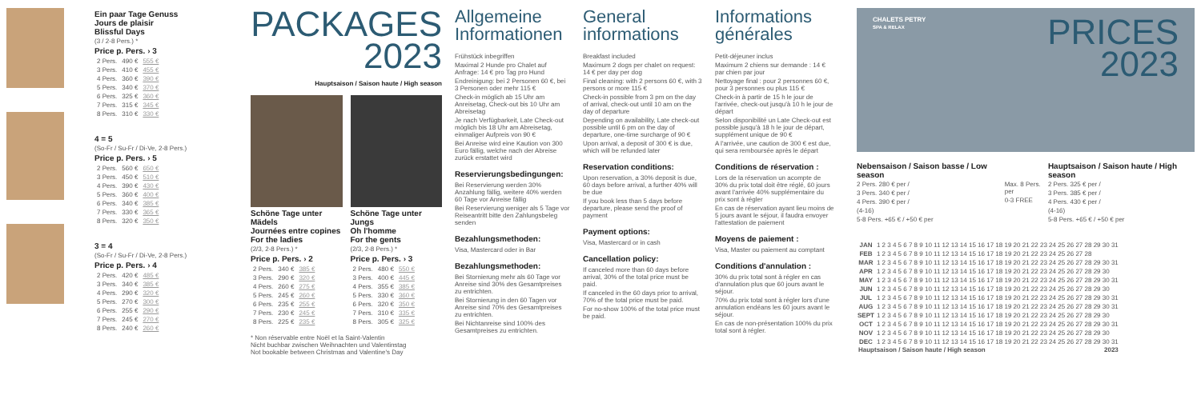Ein paar Tage Genuss
Jours de plaisir
Blissful Days
(3 / 2-8 Pers.) *
Price p. Pers. › 3
| 2 Pers. | 490 € | 555 € |
| 3 Pers. | 410 € | 455 € |
| 4 Pers. | 360 € | 390 € |
| 5 Pers. | 340 € | 370 € |
| 6 Pers. | 325 € | 360 € |
| 7 Pers. | 315 € | 345 € |
| 8 Pers. | 310 € | 330 € |
4 = 5
(So-Fr / Su-Fr / Di-Ve, 2-8 Pers.)
Price p. Pers. › 5
| 2 Pers. | 560 € | 650 € |
| 3 Pers. | 450 € | 510 € |
| 4 Pers. | 390 € | 430 € |
| 5 Pers. | 360 € | 400 € |
| 6 Pers. | 340 € | 385 € |
| 7 Pers. | 330 € | 365 € |
| 8 Pers. | 320 € | 350 € |
3 = 4
(So-Fr / Su-Fr / Di-Ve, 2-8 Pers.)
Price p. Pers. › 4
| 2 Pers. | 420 € | 485 € |
| 3 Pers. | 340 € | 385 € |
| 4 Pers. | 290 € | 320 € |
| 5 Pers. | 270 € | 300 € |
| 6 Pers. | 255 € | 290 € |
| 7 Pers. | 245 € | 270 € |
| 8 Pers. | 240 € | 260 € |
PACKAGES
2023
Hauptsaison / Saison haute / High season
Schöne Tage unter Mädels
Journées entre copines
For the ladies
(2/3, 2-8 Pers.) *
Price p. Pers. › 2
| 2 Pers. | 340 € | 385 € |
| 3 Pers. | 290 € | 320 € |
| 4 Pers. | 260 € | 275 € |
| 5 Pers. | 245 € | 260 € |
| 6 Pers. | 235 € | 255 € |
| 7 Pers. | 230 € | 245 € |
| 8 Pers. | 225 € | 235 € |
Schöne Tage unter Jungs
Oh l'homme
For the gents
(2/3, 2-8 Pers.) *
Price p. Pers. › 3
| 2 Pers. | 480 € | 550 € |
| 3 Pers. | 400 € | 445 € |
| 4 Pers. | 355 € | 385 € |
| 5 Pers. | 330 € | 360 € |
| 6 Pers. | 320 € | 350 € |
| 7 Pers. | 310 € | 335 € |
| 8 Pers. | 305 € | 325 € |
* Non réservable entre Noël et la Saint-Valentin
Nicht buchbar zwischen Weihnachten und Valentinstag
Not bookable between Christmas and Valentine's Day
Allgemeine Informationen
Frühstück inbegriffen
Maximal 2 Hunde pro Chalet auf Anfrage: 14 € pro Tag pro Hund
Endreinigung: bei 2 Personen 60 €, bei 3 Personen oder mehr 115 €
Check-in möglich ab 15 Uhr am Anreisetag, Check-out bis 10 Uhr am Abreisetag
Je nach Verfügbarkeit, Late Check-out möglich bis 18 Uhr am Abreisetag, einmaliger Aufpreis von 90 €
Bei Anreise wird eine Kaution von 300 Euro fällig, welche nach der Abreise zurück erstattet wird
Reservierungsbedingungen:
Bei Reservierung werden 30% Anzahlung fällig, weitere 40% werden 60 Tage vor Anreise fällig
Bei Reservierung weniger als 5 Tage vor Reiseantritt bitte den Zahlungsbeleg senden
Bezahlungsmethoden:
Visa, Mastercard oder in Bar
Bezahlungsmethoden:
Bei Stornierung mehr als 60 Tage vor Anreise sind 30% des Gesamtpreises zu entrichten.
Bei Stornierung in den 60 Tagen vor Anreise sind 70% des Gesamtpreises zu entrichten.
Bei Nichtanreise sind 100% des Gesamtpreises zu entrichten.
General informations
Breakfast included
Maximum 2 dogs per chalet on request: 14 € per day per dog
Final cleaning: with 2 persons 60 €, with 3 persons or more 115 €
Check-in possible from 3 pm on the day of arrival, check-out until 10 am on the day of departure
Depending on availability, Late check-out possible until 6 pm on the day of departure, one-time surcharge of 90 €
Upon arrival, a deposit of 300 € is due, which will be refunded later
Reservation conditions:
Upon reservation, a 30% deposit is due, 60 days before arrival, a further 40% will be due
If you book less than 5 days before departure, please send the proof of payment
Payment options:
Visa, Mastercard or in cash
Cancellation policy:
If canceled more than 60 days before arrival, 30% of the total price must be paid.
If canceled in the 60 days prior to arrival, 70% of the total price must be paid.
For no-show 100% of the total price must be paid.
Informations générales
Petit-déjeuner inclus
Maximum 2 chiens sur demande : 14 € par chien par jour
Nettoyage final : pour 2 personnes 60 €, pour 3 personnes ou plus 115 €
Check-in à partir de 15 h le jour de l'arrivée, check-out jusqu'à 10 h le jour de départ
Selon disponibilité un Late Check-out est possible jusqu'à 18 h le jour de départ, supplément unique de 90 €
A l'arrivée, une caution de 300 € est due, qui sera remboursée après le départ
Conditions de réservation :
Lors de la réservation un acompte de 30% du prix total doit être réglé, 60 jours avant l'arrivée 40% supplémentaire du prix sont à régler
En cas de réservation ayant lieu moins de 5 jours avant le séjour, il faudra envoyer l'attestation de paiement
Moyens de paiement :
Visa, Master ou paiement au comptant
Conditions d'annulation :
30% du prix total sont à régler en cas d'annulation plus que 60 jours avant le séjour.
70% du prix total sont à régler lors d'une annulation endéans les 60 jours avant le séjour.
En cas de non-présentation 100% du prix total sont à régler.
CHALETS PETRY
SPA & RELAX
PRICES
2023
Nebensaison / Saison basse / Low season
2 Pers. 280 € per /
3 Pers. 340 € per /
4 Pers. 390 € per /
(4-16)
5-8 Pers. +65 € / +50 € per
Max. 8 Pers. per
0-3 FREE
Hauptsaison / Saison haute / High season
2 Pers. 325 € per /
3 Pers. 385 € per /
4 Pers. 430 € per /
(4-16)
5-8 Pers. +65 € / +50 € per
| JAN | 1 2 3 4 5 6 7 8 9 10 11 12 13 14 15 16 17 18 19 20 21 22 23 24 25 26 27 28 29 30 31 |
| FEB | 1 2 3 4 5 6 7 8 9 10 11 12 13 14 15 16 17 18 19 20 21 22 23 24 25 26 27 28 |
| MAR | 1 2 3 4 5 6 7 8 9 10 11 12 13 14 15 16 17 18 19 20 21 22 23 24 25 26 27 28 29 30 31 |
| APR | 1 2 3 4 5 6 7 8 9 10 11 12 13 14 15 16 17 18 19 20 21 22 23 24 25 26 27 28 29 30 |
| MAY | 1 2 3 4 5 6 7 8 9 10 11 12 13 14 15 16 17 18 19 20 21 22 23 24 25 26 27 28 29 30 31 |
| JUN | 1 2 3 4 5 6 7 8 9 10 11 12 13 14 15 16 17 18 19 20 21 22 23 24 25 26 27 28 29 30 |
| JUL | 1 2 3 4 5 6 7 8 9 10 11 12 13 14 15 16 17 18 19 20 21 22 23 24 25 26 27 28 29 30 31 |
| AUG | 1 2 3 4 5 6 7 8 9 10 11 12 13 14 15 16 17 18 19 20 21 22 23 24 25 26 27 28 29 30 31 |
| SEPT | 1 2 3 4 5 6 7 8 9 10 11 12 13 14 15 16 17 18 19 20 21 22 23 24 25 26 27 28 29 30 |
| OCT | 1 2 3 4 5 6 7 8 9 10 11 12 13 14 15 16 17 18 19 20 21 22 23 24 25 26 27 28 29 30 31 |
| NOV | 1 2 3 4 5 6 7 8 9 10 11 12 13 14 15 16 17 18 19 20 21 22 23 24 25 26 27 28 29 30 |
| DEC | 1 2 3 4 5 6 7 8 9 10 11 12 13 14 15 16 17 18 19 20 21 22 23 24 25 26 27 28 29 30 31 |
| Hauptsaison / Saison haute / High season 2023 | |